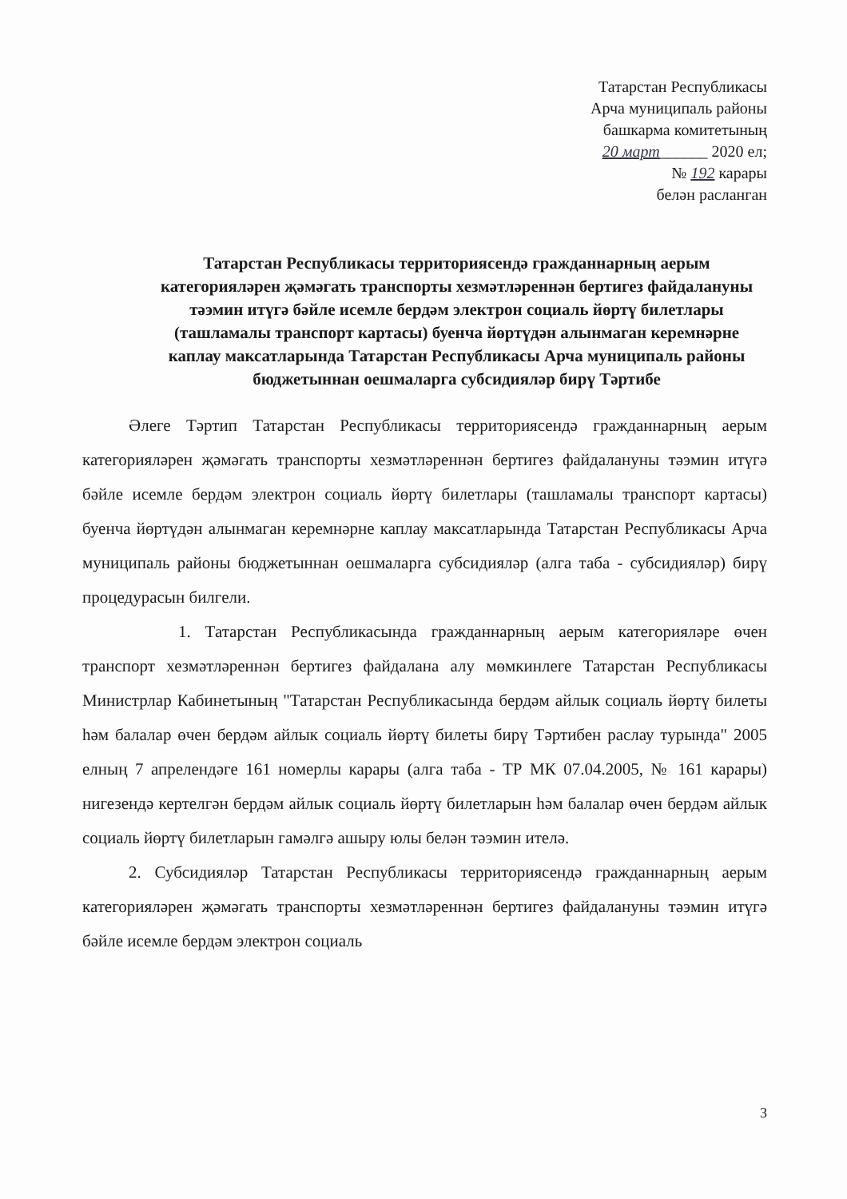Татарстан Республикасы
Арча муниципаль районы
башкарма комитетының
20 март______ 2020 ел;
№ 192 карары
белән расланган
Татарстан Республикасы территориясендә гражданнарның аерым категорияләрен җәмәгать транспорты хезмәтләреннән бертигез файдалануны тәэмин итүгә бәйле исемле бердәм электрон социаль йөртү билетлары (ташламалы транспорт картасы) буенча йөртүдән алынмаган керемнәрне каплау максатларында Татарстан Республикасы Арча муниципаль районы бюджетыннан оешмаларга субсидияләр бирү Тәртибе
Әлеге Тәртип Татарстан Республикасы территориясендә гражданнарның аерым категорияләрен җәмәгать транспорты хезмәтләреннән бертигез файдалануны тәэмин итүгә бәйле исемле бердәм электрон социаль йөртү билетлары (ташламалы транспорт картасы) буенча йөртүдән алынмаган керемнәрне каплау максатларында Татарстан Республикасы Арча муниципаль районы бюджетыннан оешмаларга субсидияләр (алга таба - субсидияләр) бирү процедурасын билгели.
1. Татарстан Республикасында гражданнарның аерым категорияләре өчен транспорт хезмәтләреннән бертигез файдалана алу мөмкинлеге Татарстан Республикасы Министрлар Кабинетының "Татарстан Республикасында бердәм айлык социаль йөртү билеты һәм балалар өчен бердәм айлык социаль йөртү билеты бирү Тәртибен раслау турында" 2005 елның 7 апрелендәге 161 номерлы карары (алга таба - ТР МК 07.04.2005, № 161 карары) нигезендә кертелгән бердәм айлык социаль йөртү билетларын һәм балалар өчен бердәм айлык социаль йөртү билетларын гамәлгә ашыру юлы белән тәэмин ителә.
2. Субсидияләр Татарстан Республикасы территориясендә гражданнарның аерым категорияләрен җәмәгать транспорты хезмәтләреннән бертигез файдалануны тәэмин итүгә бәйле исемле бердәм электрон социаль
3